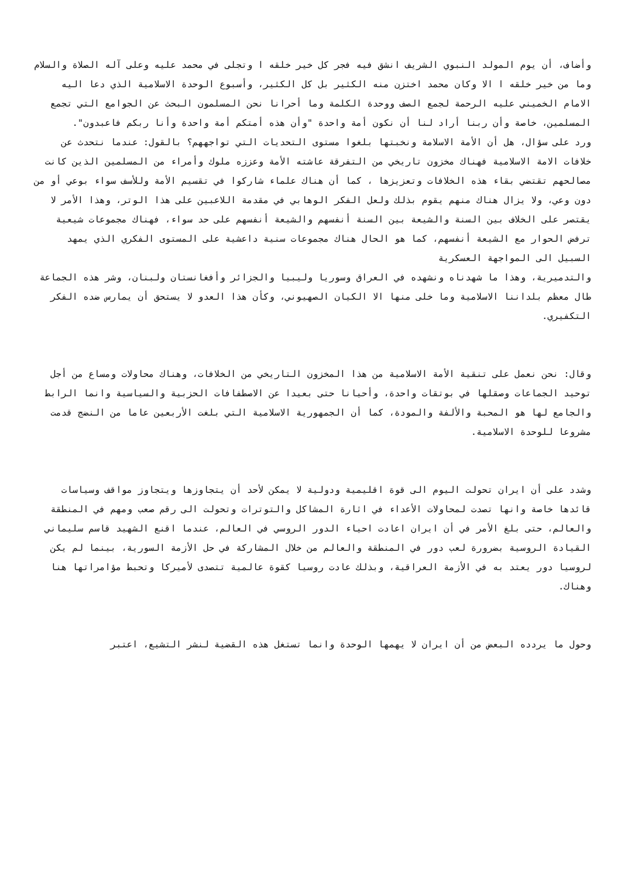وأضاف، أن يوم المولد النبوي الشريف انشق فيه فجر كل خير خلقه ا وتجلى في محمد عليه وعلى آله الصلاة والسلام وما من خير خلقه ا الا وكان محمد اختزن منه الكثير بل كل الكثير، وأسبوع الوحدة الاسلامية الذي دعا اليه الامام الخميني عليه الرحمة لجمع الصف ووحدة الكلمة وما أحرانا نحن المسلمون البحث عن الجوامع التي تجمع المسلمين، خاصة وأن ربنا أراد لنا أن نكون أمة واحدة "وأن هذه أمتكم أمة واحدة وأنا ربكم فاعبدون".
ورد على سؤال، هل أن الأمة الاسلامة ونخبتها بلغوا مستوى التحديات التي تواجههم؟ بالقول: عندما نتحدث عن خلافات الامة الاسلامية فهناك مخزون تاريخي من التفرقة عاشته الأمة وعززه ملوك وأمراء من المسلمين الذين كانت مصالحهم تقتضي بقاء هذه الخلافات وتعزيزها ، كما أن هناك علماء شاركوا في تقسيم الأمة وللأسف سواء بوعي أو من دون وعي، ولا يزال هناك منهم يقوم بذلك ولعل الفكر الوهابي في مقدمة اللاعبين على هذا الوتر، وهذا الأمر لا يقتصر على الخلاف بين السنة والشيعة بين السنة أنفسهم والشيعة أنفسهم على حد سواء، فهناك مجموعات شيعية ترفض الحوار مع الشيعة أنفسهم، كما هو الحال هناك مجموعات سنية داعشية على المستوى الفكري الذي يمهد السبيل الى المواجهة العسكرية
والتدميرية، وهذا ما شهدناه ونشهده في العراق وسوريا وليبيا والجزائر وأفغانستان ولبنان، وشر هذه الجماعة طال معظم بلداننا الاسلامية وما خلى منها الا الكيان الصهيوني، وكأن هذا العدو لا يستحق أن يمارس ضده الفكر التكفيري.
وقال: نحن نعمل على تنقية الأمة الاسلامية من هذا المخزون التاريخي من الخلافات، وهناك محاولات ومساع من أجل توحيد الجماعات وصقلها في بوتقات واحدة، وأحيانا حتى بعيدا عن الاصطفافات الحزبية والسياسية وانما الرابط والجامع لها هو المحبة والألفة والمودة، كما أن الجمهورية الاسلامية التي بلغت الأربعين عاما من النضج قدمت مشروعا للوحدة الاسلامية.
وشدد على أن ايران تحولت اليوم الى قوة اقليمية ودولية لا يمكن لأحد أن يتجاوزها ويتجاوز مواقف وسياسات قائدها خاصة وانها تصدت لمحاولات الأعداء في اثارة المشاكل والتوترات وتحولت الى رقم صعب ومهم في المنطقة والعالم، حتى بلغ الأمر في أن ايران اعادت احياء الدور الروسي في العالم، عندما اقنع الشهيد قاسم سليماني القيادة الروسية بضرورة لعب دور في المنطقة والعالم من خلال المشاركة في حل الأزمة السورية، بينما لم يكن لروسيا دور يعتد به في الأزمة العراقية، وبذلك عادت روسيا كقوة عالمية تتصدى لأميركا وتحبط مؤامراتها هنا وهناك.
وحول ما يردده البعض من أن ايران لا يهمها الوحدة وانما تستغل هذه القضية لنشر التشيع، اعتبر